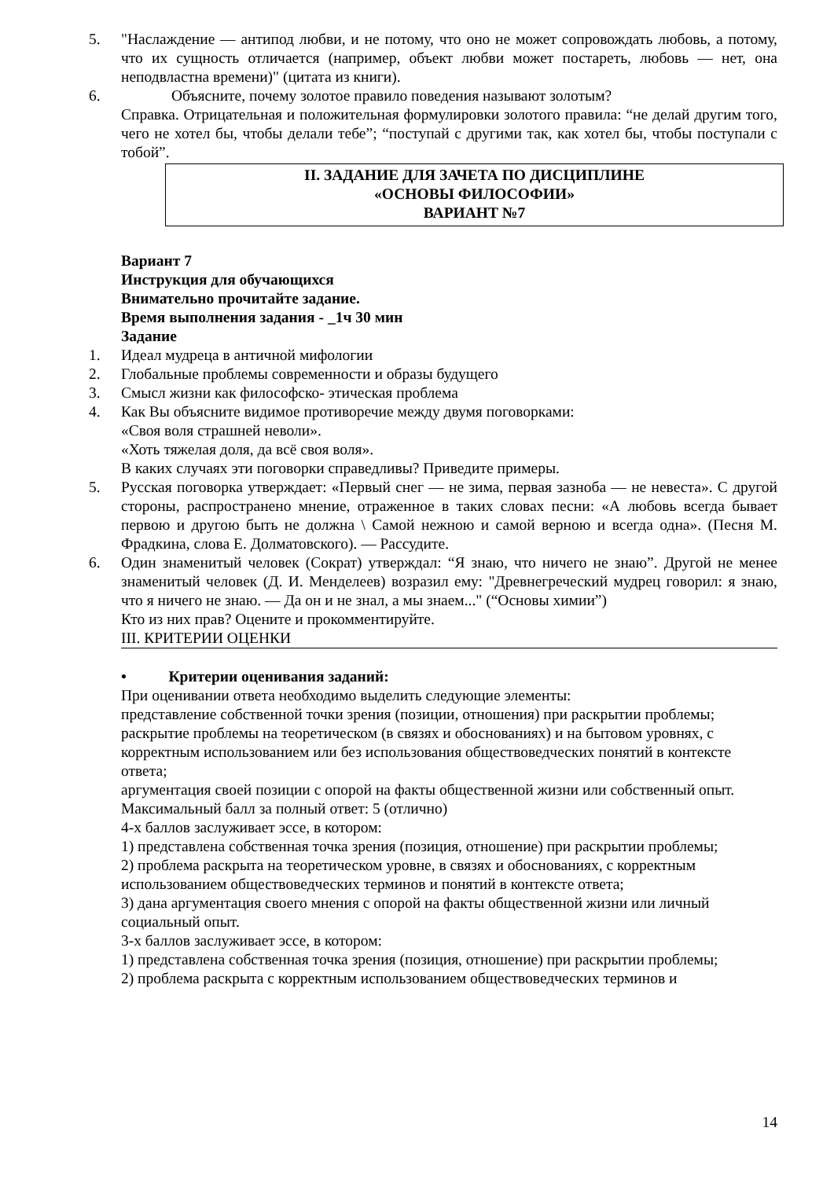5. "Наслаждение — антипод любви, и не потому, что оно не может сопровождать любовь, а потому, что их сущность отличается (например, объект любви может постареть, любовь — нет, она неподвластна времени)" (цитата из книги).
6. Объясните, почему золотое правило поведения называют золотым?
Справка. Отрицательная и положительная формулировки золотого правила: “не делай другим того, чего не хотел бы, чтобы делали тебе”; “поступай с другими так, как хотел бы, чтобы поступали с тобой”.
II. ЗАДАНИЕ ДЛЯ ЗАЧЕТА ПО ДИСЦИПЛИНЕ
«ОСНОВЫ ФИЛОСОФИИ»
ВАРИАНТ №7
Вариант 7
Инструкция для обучающихся
Внимательно прочитайте задание.
Время выполнения задания - _1ч 30 мин
Задание
1. Идеал мудреца в античной мифологии
2. Глобальные проблемы современности и образы будущего
3. Смысл жизни как философско- этическая проблема
4. Как Вы объясните видимое противоречие между двумя поговорками:
«Своя воля страшней неволи».
«Хоть тяжелая доля, да всё своя воля».
В каких случаях эти поговорки справедливы? Приведите примеры.
5. Русская поговорка утверждает: «Первый снег — не зима, первая зазноба — не невеста». С другой стороны, распространено мнение, отраженное в таких словах песни: «А любовь всегда бывает первою и другою быть не должна \ Самой нежною и самой верною и всегда одна». (Песня М. Фрадкина, слова Е. Долматовского). — Рассудите.
6. Один знаменитый человек (Сократ) утверждал: “Я знаю, что ничего не знаю”. Другой не менее знаменитый человек (Д. И. Менделеев) возразил ему: "Древнегреческий мудрец говорил: я знаю, что я ничего не знаю. — Да он и не знал, а мы знаем..." (“Основы химии”)
Кто из них прав? Оцените и прокомментируйте.
III. КРИТЕРИИ ОЦЕНКИ
• Критерии оценивания заданий:
При оценивании ответа необходимо выделить следующие элементы:
представление собственной точки зрения (позиции, отношения) при раскрытии проблемы;
раскрытие проблемы на теоретическом (в связях и обоснованиях) и на бытовом уровнях, с корректным использованием или без использования обществоведческих понятий в контексте ответа;
аргументация своей позиции с опорой на факты общественной жизни или собственный опыт.
Максимальный балл за полный ответ: 5 (отлично)
4-х баллов заслуживает эссе, в котором:
1) представлена собственная точка зрения (позиция, отношение) при раскрытии проблемы;
2) проблема раскрыта на теоретическом уровне, в связях и обоснованиях, с корректным использованием обществоведческих терминов и понятий в контексте ответа;
3) дана аргументация своего мнения с опорой на факты общественной жизни или личный социальный опыт.
3-х баллов заслуживает эссе, в котором:
1) представлена собственная точка зрения (позиция, отношение) при раскрытии проблемы;
2) проблема раскрыта с корректным использованием обществоведческих терминов и
14